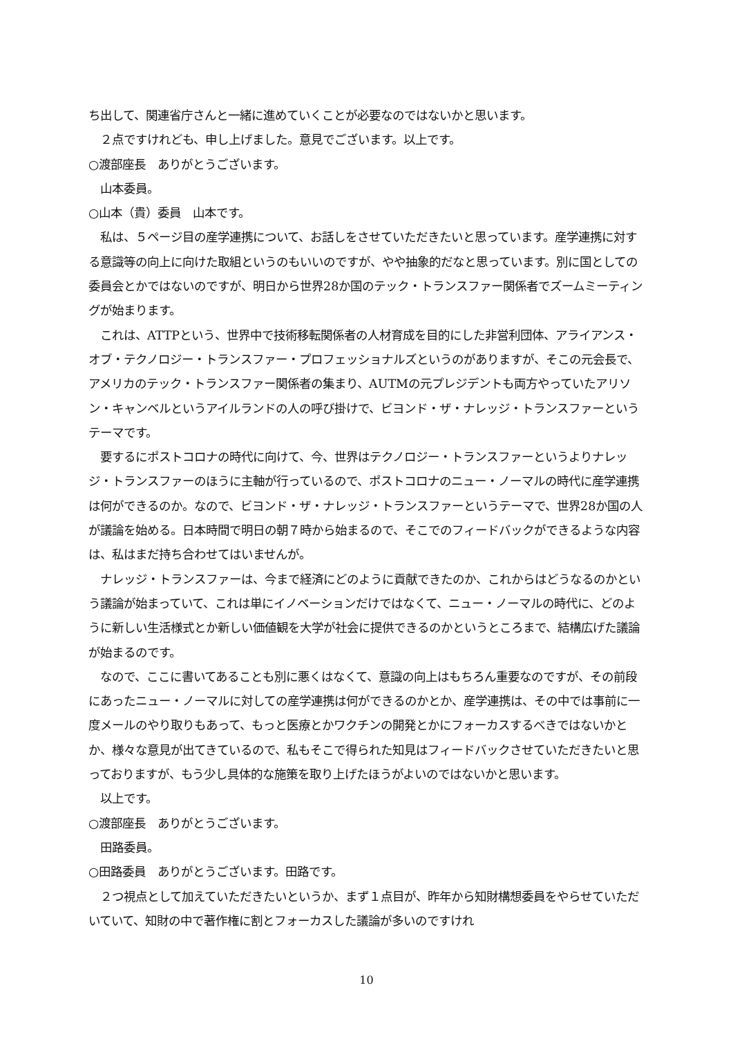ち出して、関連省庁さんと一緒に進めていくことが必要なのではないかと思います。
　２点ですけれども、申し上げました。意見でございます。以上です。
○渡部座長　ありがとうございます。
　山本委員。
○山本（貴）委員　山本です。
　私は、５ページ目の産学連携について、お話しをさせていただきたいと思っています。産学連携に対する意識等の向上に向けた取組というのもいいのですが、やや抽象的だなと思っています。別に国としての委員会とかではないのですが、明日から世界28か国のテック・トランスファー関係者でズームミーティングが始まります。
　これは、ATTPという、世界中で技術移転関係者の人材育成を目的にした非営利団体、アライアンス・オブ・テクノロジー・トランスファー・プロフェッショナルズというのがありますが、そこの元会長で、アメリカのテック・トランスファー関係者の集まり、AUTMの元プレジデントも両方やっていたアリソン・キャンベルというアイルランドの人の呼び掛けで、ビヨンド・ザ・ナレッジ・トランスファーというテーマです。
　要するにポストコロナの時代に向けて、今、世界はテクノロジー・トランスファーというよりナレッジ・トランスファーのほうに主軸が行っているので、ポストコロナのニュー・ノーマルの時代に産学連携は何ができるのか。なので、ビヨンド・ザ・ナレッジ・トランスファーというテーマで、世界28か国の人が議論を始める。日本時間で明日の朝７時から始まるので、そこでのフィードバックができるような内容は、私はまだ持ち合わせてはいませんが。
　ナレッジ・トランスファーは、今まで経済にどのように貢献できたのか、これからはどうなるのかという議論が始まっていて、これは単にイノベーションだけではなくて、ニュー・ノーマルの時代に、どのように新しい生活様式とか新しい価値観を大学が社会に提供できるのかというところまで、結構広げた議論が始まるのです。
　なので、ここに書いてあることも別に悪くはなくて、意識の向上はもちろん重要なのですが、その前段にあったニュー・ノーマルに対しての産学連携は何ができるのかとか、産学連携は、その中では事前に一度メールのやり取りもあって、もっと医療とかワクチンの開発とかにフォーカスするべきではないかとか、様々な意見が出てきているので、私もそこで得られた知見はフィードバックさせていただきたいと思っておりますが、もう少し具体的な施策を取り上げたほうがよいのではないかと思います。
　以上です。
○渡部座長　ありがとうございます。
　田路委員。
○田路委員　ありがとうございます。田路です。
　２つ視点として加えていただきたいというか、まず１点目が、昨年から知財構想委員をやらせていただいていて、知財の中で著作権に割とフォーカスした議論が多いのですけれ
10